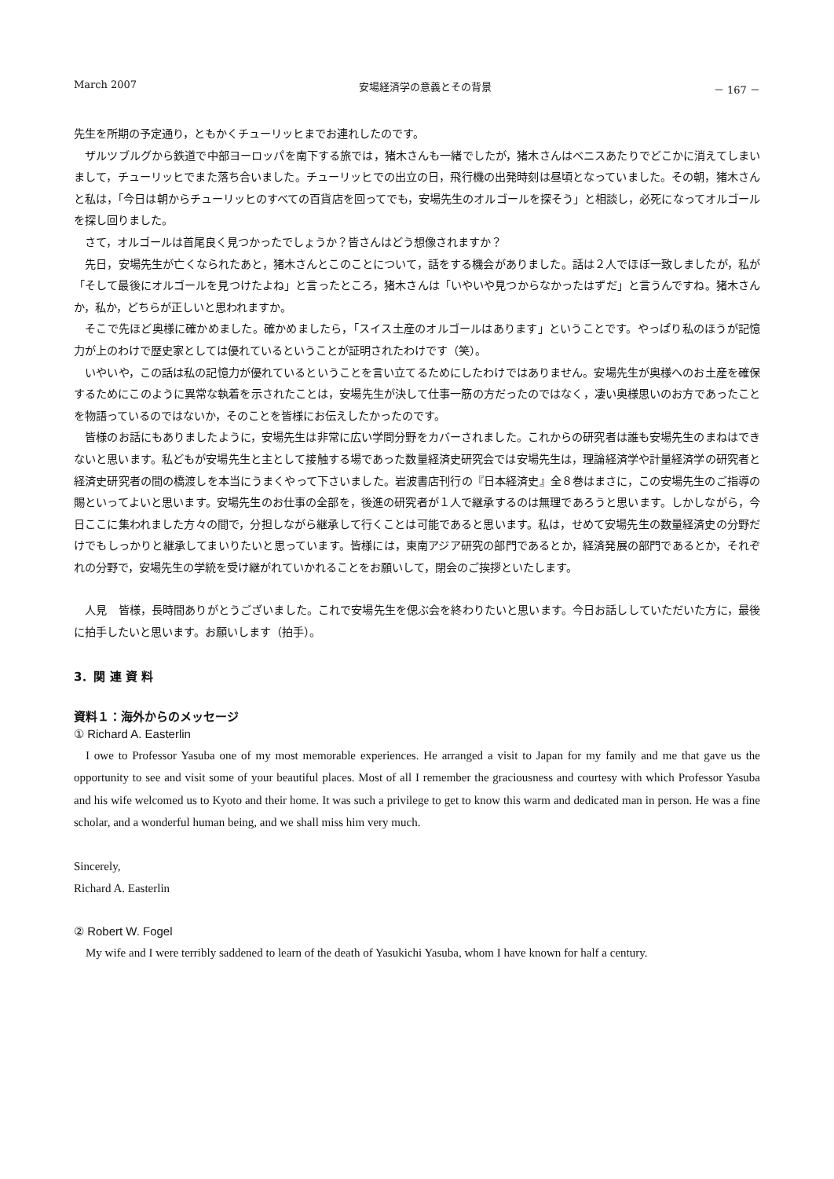March 2007 安場経済学の意義とその背景 － 167 －
先生を所期の予定通り，ともかくチューリッヒまでお連れしたのです。
ザルツブルグから鉄道で中部ヨーロッパを南下する旅では，猪木さんも一緒でしたが，猪木さんはベニスあたりでどこかに消えてしまいまして，チューリッヒでまた落ち合いました。チューリッヒでの出立の日，飛行機の出発時刻は昼頃となっていました。その朝，猪木さんと私は，「今日は朝からチューリッヒのすべての百貨店を回ってでも，安場先生のオルゴールを探そう」と相談し，必死になってオルゴールを探し回りました。
さて，オルゴールは首尾良く見つかったでしょうか？皆さんはどう想像されますか？
先日，安場先生が亡くなられたあと，猪木さんとこのことについて，話をする機会がありました。話は２人でほぼ一致しましたが，私が「そして最後にオルゴールを見つけたよね」と言ったところ，猪木さんは「いやいや見つからなかったはずだ」と言うんですね。猪木さんか，私か，どちらが正しいと思われますか。
そこで先ほど奥様に確かめました。確かめましたら，「スイス土産のオルゴールはあります」ということです。やっぱり私のほうが記憶力が上のわけで歴史家としては優れているということが証明されたわけです（笑）。
いやいや，この話は私の記憶力が優れているということを言い立てるためにしたわけではありません。安場先生が奥様へのお土産を確保するためにこのように異常な執着を示されたことは，安場先生が決して仕事一筋の方だったのではなく，凄い奥様思いのお方であったことを物語っているのではないか，そのことを皆様にお伝えしたかったのです。
皆様のお話にもありましたように，安場先生は非常に広い学問分野をカバーされました。これからの研究者は誰も安場先生のまねはできないと思います。私どもが安場先生と主として接触する場であった数量経済史研究会では安場先生は，理論経済学や計量経済学の研究者と経済史研究者の間の橋渡しを本当にうまくやって下さいました。岩波書店刊行の『日本経済史』全８巻はまさに，この安場先生のご指導の賜といってよいと思います。安場先生のお仕事の全部を，後進の研究者が１人で継承するのは無理であろうと思います。しかしながら，今日ここに集われました方々の間で，分担しながら継承して行くことは可能であると思います。私は，せめて安場先生の数量経済史の分野だけでもしっかりと継承してまいりたいと思っています。皆様には，東南アジア研究の部門であるとか，経済発展の部門であるとか，それぞれの分野で，安場先生の学統を受け継がれていかれることをお願いして，閉会のご挨拶といたします。
人見　皆様，長時間ありがとうございました。これで安場先生を偲ぶ会を終わりたいと思います。今日お話ししていただいた方に，最後に拍手したいと思います。お願いします（拍手）。
3．関 連 資 料
資料１：海外からのメッセージ
① Richard A. Easterlin
I owe to Professor Yasuba one of my most memorable experiences. He arranged a visit to Japan for my family and me that gave us the opportunity to see and visit some of your beautiful places. Most of all I remember the graciousness and courtesy with which Professor Yasuba and his wife welcomed us to Kyoto and their home. It was such a privilege to get to know this warm and dedicated man in person. He was a fine scholar, and a wonderful human being, and we shall miss him very much.
Sincerely,
Richard A. Easterlin
② Robert W. Fogel
My wife and I were terribly saddened to learn of the death of Yasukichi Yasuba, whom I have known for half a century.